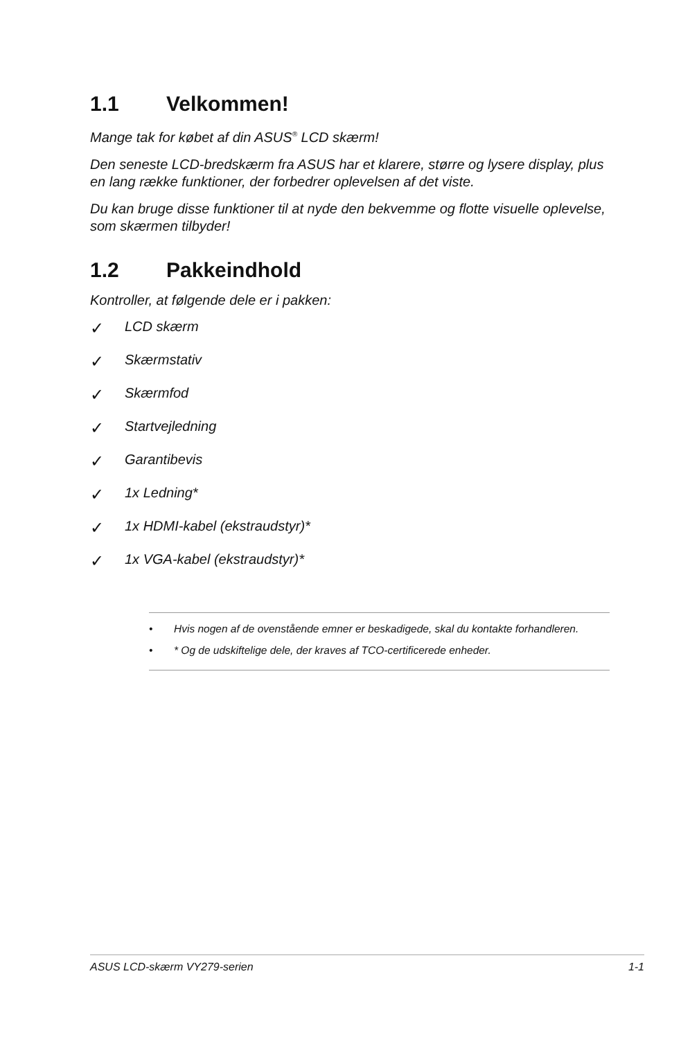1.1 Velkommen!
Mange tak for købet af din ASUS<sup>®</sup> LCD skærm!
Den seneste LCD-bredskærm fra ASUS har et klarere, større og lysere display, plus en lang række funktioner, der forbedrer oplevelsen af det viste.
Du kan bruge disse funktioner til at nyde den bekvemme og flotte visuelle oplevelse, som skærmen tilbyder!
1.2 Pakkeindhold
Kontroller, at følgende dele er i pakken:
✓ LCD skærm
✓ Skærmstativ
✓ Skærmfod
✓ Startvejledning
✓ Garantibevis
✓ 1x Ledning*
✓ 1x HDMI-kabel (ekstraudstyr)*
✓ 1x VGA-kabel (ekstraudstyr)*
• Hvis nogen af de ovenstående emner er beskadigede, skal du kontakte forhandleren.
• * Og de udskiftelige dele, der kraves af TCO-certificerede enheder.
ASUS LCD-skærm VY279-serien 1-1